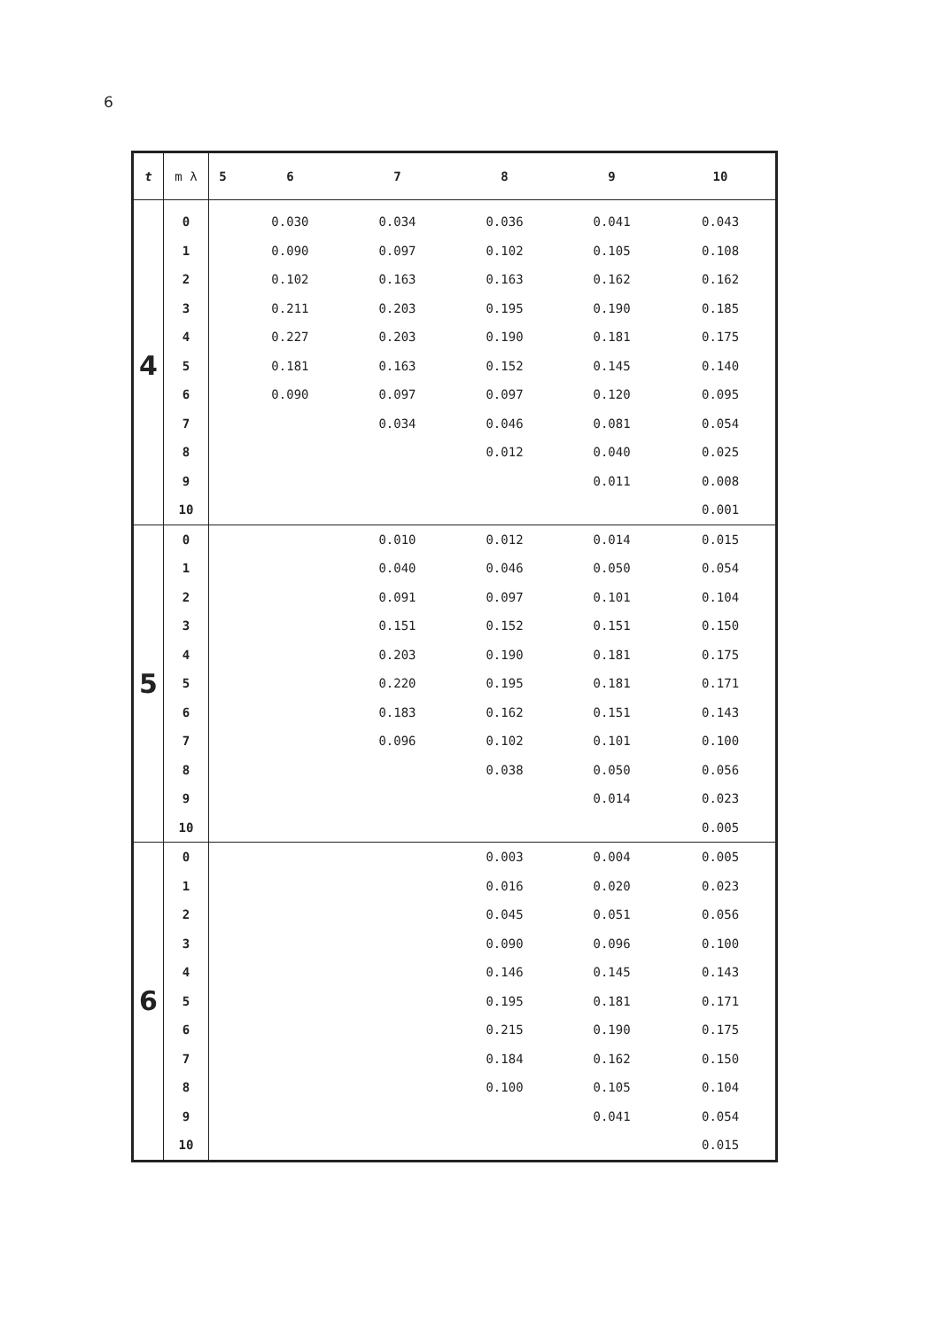6
| t | m λ | 5 | 6 | 7 | 8 | 9 | 10 |
| --- | --- | --- | --- | --- | --- | --- | --- |
| 4 | 0 | | 0.030 | 0.034 | 0.036 | 0.041 | 0.043 |
| | 1 | | 0.090 | 0.097 | 0.102 | 0.105 | 0.108 |
| | 2 | | 0.102 | 0.163 | 0.163 | 0.162 | 0.162 |
| | 3 | | 0.211 | 0.203 | 0.195 | 0.190 | 0.185 |
| | 4 | | 0.227 | 0.203 | 0.190 | 0.181 | 0.175 |
| | 5 | | 0.181 | 0.163 | 0.152 | 0.145 | 0.140 |
| | 6 | | 0.090 | 0.097 | 0.097 | 0.120 | 0.095 |
| | 7 | | | 0.034 | 0.046 | 0.081 | 0.054 |
| | 8 | | | | 0.012 | 0.040 | 0.025 |
| | 9 | | | | | 0.011 | 0.008 |
| | 10 | | | | | | 0.001 |
| 5 | 0 | | | 0.010 | 0.012 | 0.014 | 0.015 |
| | 1 | | | 0.040 | 0.046 | 0.050 | 0.054 |
| | 2 | | | 0.091 | 0.097 | 0.101 | 0.104 |
| | 3 | | | 0.151 | 0.152 | 0.151 | 0.150 |
| | 4 | | | 0.203 | 0.190 | 0.181 | 0.175 |
| | 5 | | | 0.220 | 0.195 | 0.181 | 0.171 |
| | 6 | | | 0.183 | 0.162 | 0.151 | 0.143 |
| | 7 | | | 0.096 | 0.102 | 0.101 | 0.100 |
| | 8 | | | | 0.038 | 0.050 | 0.056 |
| | 9 | | | | | 0.014 | 0.023 |
| | 10 | | | | | | 0.005 |
| 6 | 0 | | | | 0.003 | 0.004 | 0.005 |
| | 1 | | | | 0.016 | 0.020 | 0.023 |
| | 2 | | | | 0.045 | 0.051 | 0.056 |
| | 3 | | | | 0.090 | 0.096 | 0.100 |
| | 4 | | | | 0.146 | 0.145 | 0.143 |
| | 5 | | | | 0.195 | 0.181 | 0.171 |
| | 6 | | | | 0.215 | 0.190 | 0.175 |
| | 7 | | | | 0.184 | 0.162 | 0.150 |
| | 8 | | | | 0.100 | 0.105 | 0.104 |
| | 9 | | | | | 0.041 | 0.054 |
| | 10 | | | | | | 0.015 |